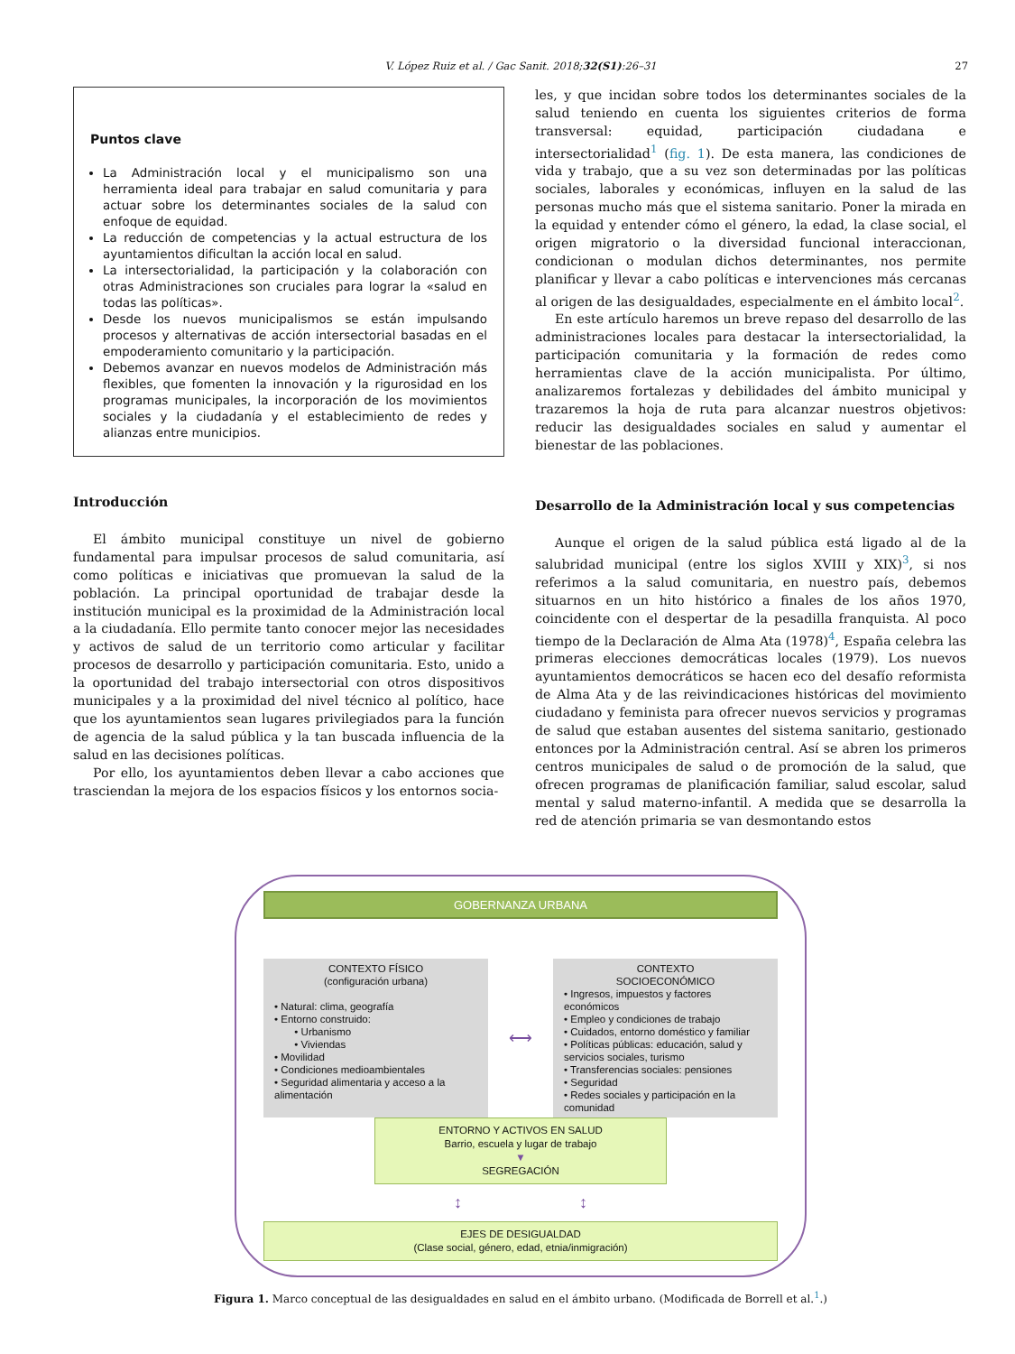V. López Ruiz et al. / Gac Sanit. 2018;32(S1):26–31 27
Puntos clave
La Administración local y el municipalismo son una herramienta ideal para trabajar en salud comunitaria y para actuar sobre los determinantes sociales de la salud con enfoque de equidad.
La reducción de competencias y la actual estructura de los ayuntamientos dificultan la acción local en salud.
La intersectorialidad, la participación y la colaboración con otras Administraciones son cruciales para lograr la «salud en todas las políticas».
Desde los nuevos municipalismos se están impulsando procesos y alternativas de acción intersectorial basadas en el empoderamiento comunitario y la participación.
Debemos avanzar en nuevos modelos de Administración más flexibles, que fomenten la innovación y la rigurosidad en los programas municipales, la incorporación de los movimientos sociales y la ciudadanía y el establecimiento de redes y alianzas entre municipios.
Introducción
El ámbito municipal constituye un nivel de gobierno fundamental para impulsar procesos de salud comunitaria, así como políticas e iniciativas que promuevan la salud de la población. La principal oportunidad de trabajar desde la institución municipal es la proximidad de la Administración local a la ciudadanía. Ello permite tanto conocer mejor las necesidades y activos de salud de un territorio como articular y facilitar procesos de desarrollo y participación comunitaria. Esto, unido a la oportunidad del trabajo intersectorial con otros dispositivos municipales y a la proximidad del nivel técnico al político, hace que los ayuntamientos sean lugares privilegiados para la función de agencia de la salud pública y la tan buscada influencia de la salud en las decisiones políticas.
Por ello, los ayuntamientos deben llevar a cabo acciones que trasciendan la mejora de los espacios físicos y los entornos socia-
les, y que incidan sobre todos los determinantes sociales de la salud teniendo en cuenta los siguientes criterios de forma transversal: equidad, participación ciudadana e intersectorialidad<sup>1</sup> (fig. 1). De esta manera, las condiciones de vida y trabajo, que a su vez son determinadas por las políticas sociales, laborales y económicas, influyen en la salud de las personas mucho más que el sistema sanitario. Poner la mirada en la equidad y entender cómo el género, la edad, la clase social, el origen migratorio o la diversidad funcional interaccionan, condicionan o modulan dichos determinantes, nos permite planificar y llevar a cabo políticas e intervenciones más cercanas al origen de las desigualdades, especialmente en el ámbito local<sup>2</sup>.
En este artículo haremos un breve repaso del desarrollo de las administraciones locales para destacar la intersectorialidad, la participación comunitaria y la formación de redes como herramientas clave de la acción municipalista. Por último, analizaremos fortalezas y debilidades del ámbito municipal y trazaremos la hoja de ruta para alcanzar nuestros objetivos: reducir las desigualdades sociales en salud y aumentar el bienestar de las poblaciones.
Desarrollo de la Administración local y sus competencias
Aunque el origen de la salud pública está ligado al de la salubridad municipal (entre los siglos XVIII y XIX)<sup>3</sup>, si nos referimos a la salud comunitaria, en nuestro país, debemos situarnos en un hito histórico a finales de los años 1970, coincidente con el despertar de la pesadilla franquista. Al poco tiempo de la Declaración de Alma Ata (1978)<sup>4</sup>, España celebra las primeras elecciones democráticas locales (1979). Los nuevos ayuntamientos democráticos se hacen eco del desafío reformista de Alma Ata y de las reivindicaciones históricas del movimiento ciudadano y feminista para ofrecer nuevos servicios y programas de salud que estaban ausentes del sistema sanitario, gestionado entonces por la Administración central. Así se abren los primeros centros municipales de salud o de promoción de la salud, que ofrecen programas de planificación familiar, salud escolar, salud mental y salud materno-infantil. A medida que se desarrolla la red de atención primaria se van desmontando estos
GOBERNANZA URBANA
CONTEXTO FÍSICO
(configuración urbana)
• Natural: clima, geografía
• Entorno construido:
• Urbanismo
• Viviendas
• Movilidad
• Condiciones medioambientales
• Seguridad alimentaria y acceso a la alimentación
⟷
CONTEXTO
SOCIOECONÓMICO
• Ingresos, impuestos y factores económicos
• Empleo y condiciones de trabajo
• Cuidados, entorno doméstico y familiar
• Políticas públicas: educación, salud y servicios sociales, turismo
• Transferencias sociales: pensiones
• Seguridad
• Redes sociales y participación en la comunidad
ENTORNO Y ACTIVOS EN SALUD
Barrio, escuela y lugar de trabajo
▼
SEGREGACIÓN
↕ ↕
EJES DE DESIGUALDAD
(Clase social, género, edad, etnia/inmigración)
Figura 1. Marco conceptual de las desigualdades en salud en el ámbito urbano. (Modificada de Borrell et al.<sup>1</sup>.)